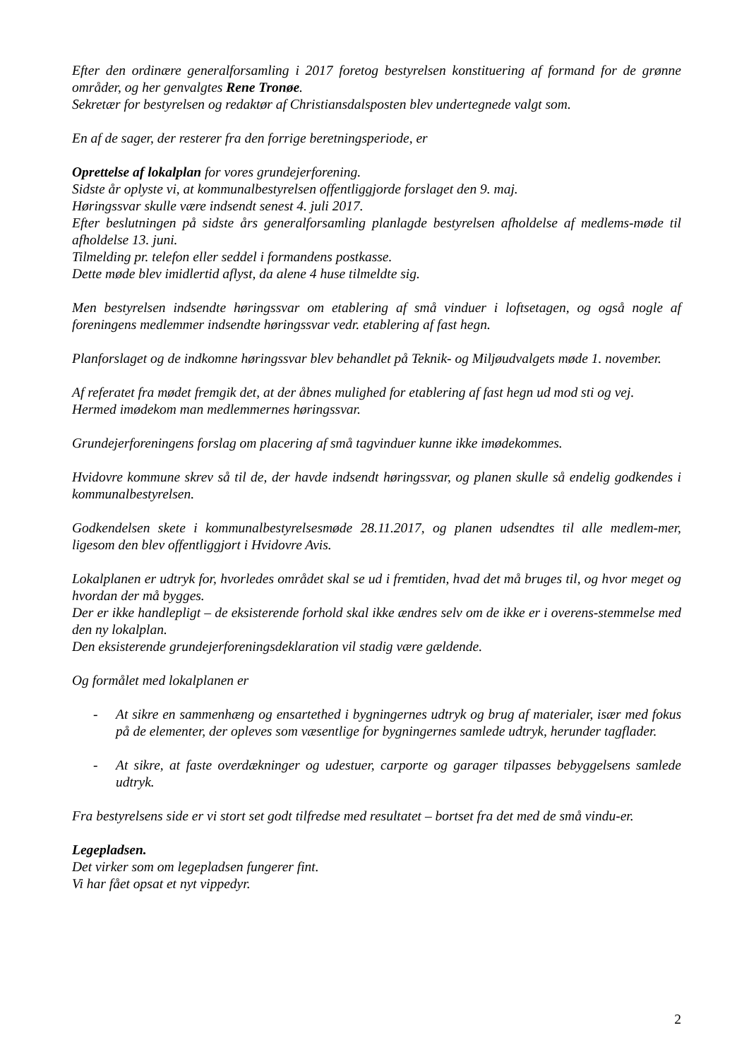Efter den ordinære generalforsamling i 2017 foretog bestyrelsen konstituering af formand for de grønne områder, og her genvalgtes Rene Tronøe.
Sekretær for bestyrelsen og redaktør af Christiansdalsposten blev undertegnede valgt som.
En af de sager, der resterer fra den forrige beretningsperiode, er
Oprettelse af lokalplan for vores grundejerforening.
Sidste år oplyste vi, at kommunalbestyrelsen offentliggjorde forslaget den 9. maj.
Høringssvar skulle være indsendt senest 4. juli 2017.
Efter beslutningen på sidste års generalforsamling planlagde bestyrelsen afholdelse af medlems-møde til afholdelse 13. juni.
Tilmelding pr. telefon eller seddel i formandens postkasse.
Dette møde blev imidlertid aflyst, da alene 4 huse tilmeldte sig.
Men bestyrelsen indsendte høringssvar om etablering af små vinduer i loftsetagen, og også nogle af foreningens medlemmer indsendte høringssvar vedr. etablering af fast hegn.
Planforslaget og de indkomne høringssvar blev behandlet på Teknik- og Miljøudvalgets møde 1. november.
Af referatet fra mødet fremgik det, at der åbnes mulighed for etablering af fast hegn ud mod sti og vej.
Hermed imødekom man medlemmernes høringssvar.
Grundejerforeningens forslag om placering af små tagvinduer kunne ikke imødekommes.
Hvidovre kommune skrev så til de, der havde indsendt høringssvar, og planen skulle så endelig godkendes i kommunalbestyrelsen.
Godkendelsen skete i kommunalbestyrelsesmøde 28.11.2017, og planen udsendtes til alle medlem-mer, ligesom den blev offentliggjort i Hvidovre Avis.
Lokalplanen er udtryk for, hvorledes området skal se ud i fremtiden, hvad det må bruges til, og hvor meget og hvordan der må bygges.
Der er ikke handlepligt – de eksisterende forhold skal ikke ændres selv om de ikke er i overens-stemmelse med den ny lokalplan.
Den eksisterende grundejerforeningsdeklaration vil stadig være gældende.
Og formålet med lokalplanen er
- At sikre en sammenhæng og ensartethed i bygningernes udtryk og brug af materialer, især med fokus på de elementer, der opleves som væsentlige for bygningernes samlede udtryk, herunder tagflader.
- At sikre, at faste overdækninger og udestuer, carporte og garager tilpasses bebyggelsens samlede udtryk.
Fra bestyrelsens side er vi stort set godt tilfredse med resultatet – bortset fra det med de små vindu-er.
Legepladsen.
Det virker som om legepladsen fungerer fint.
Vi har fået opsat et nyt vippedyr.
2